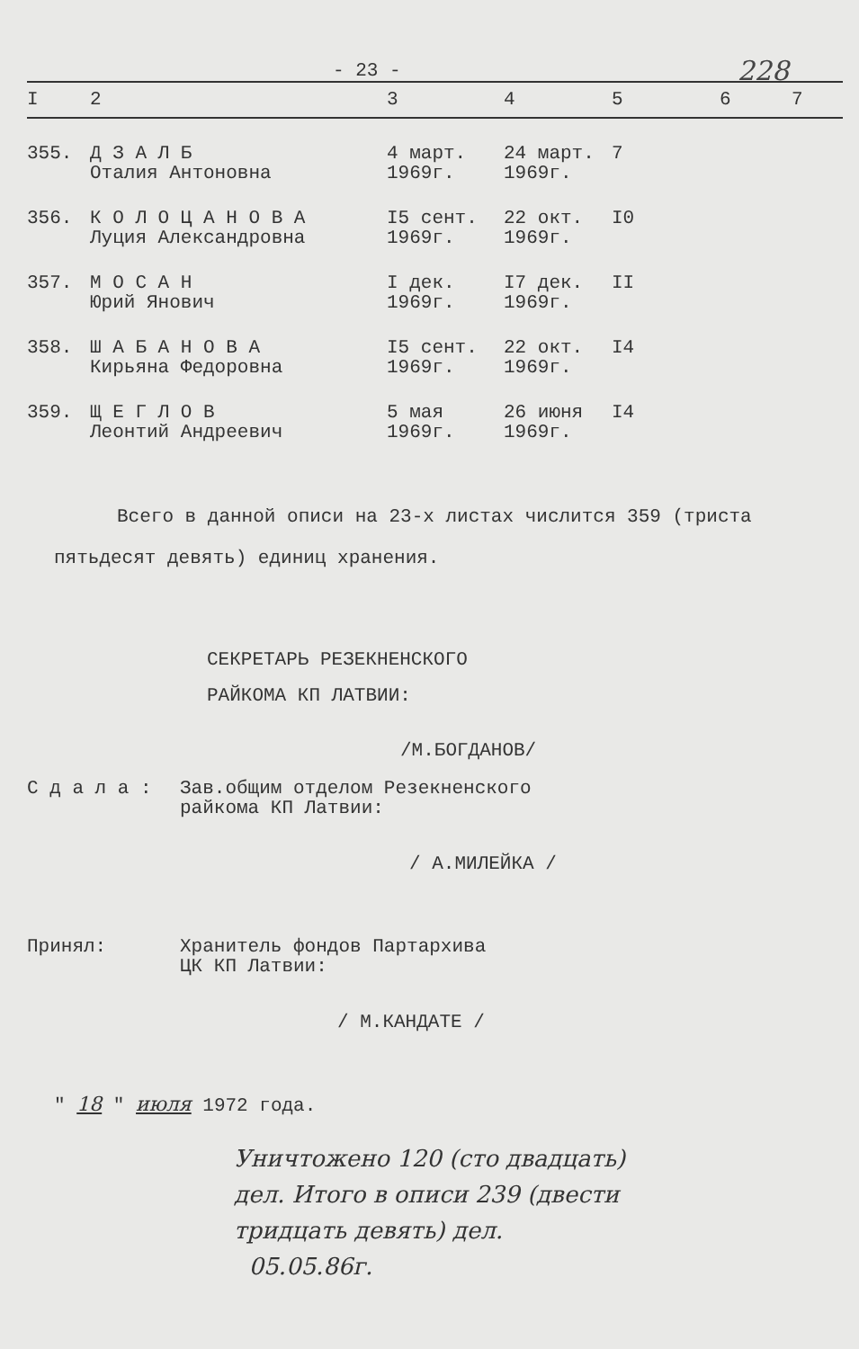- 23 - 228
| I | 2 | 3 | 4 | 5 | 6 | 7 |
| --- | --- | --- | --- | --- | --- | --- |
| 355. | Д З А Л Б Оталия Антоновна | 4 март. 1969г. | 24 март. 1969г. | 7 | | |
| 356. | К О Л О Ц А Н О В А Луция Александровна | I5 сент. 1969г. | 22 окт. 1969г. | I0 | | |
| 357. | М О С А Н Юрий Янович | I дек. 1969г. | I7 дек. 1969г. | II | | |
| 358. | Ш А Б А Н О В А Кирьяна Федоровна | I5 сент. 1969г. | 22 окт. 1969г. | I4 | | |
| 359. | Щ Е Г Л О В Леонтий Андреевич | 5 мая 1969г. | 26 июня 1969г. | I4 | | |
Всего в данной описи на 23-х листах числится 359 (триста
пятьдесят девять) единиц хранения.
СЕКРЕТАРЬ РЕЗЕКНЕНСКОГО
РАЙКОМА КП ЛАТВИИ:
/М.БОГДАНОВ/
С д а л а : Зав.общим отделом Резекненского
райкома КП Латвии:
/ А.МИЛЕЙКА /
Принял: Хранитель фондов Партархива
ЦК КП Латвии:
/ М.КАНДАТЕ /
" 18 " июля 1972 года.
Уничтожено 120 (сто двадцать)
дел. Итого в описи 239 (двести
тридцать девять) дел.
05.05.86г.